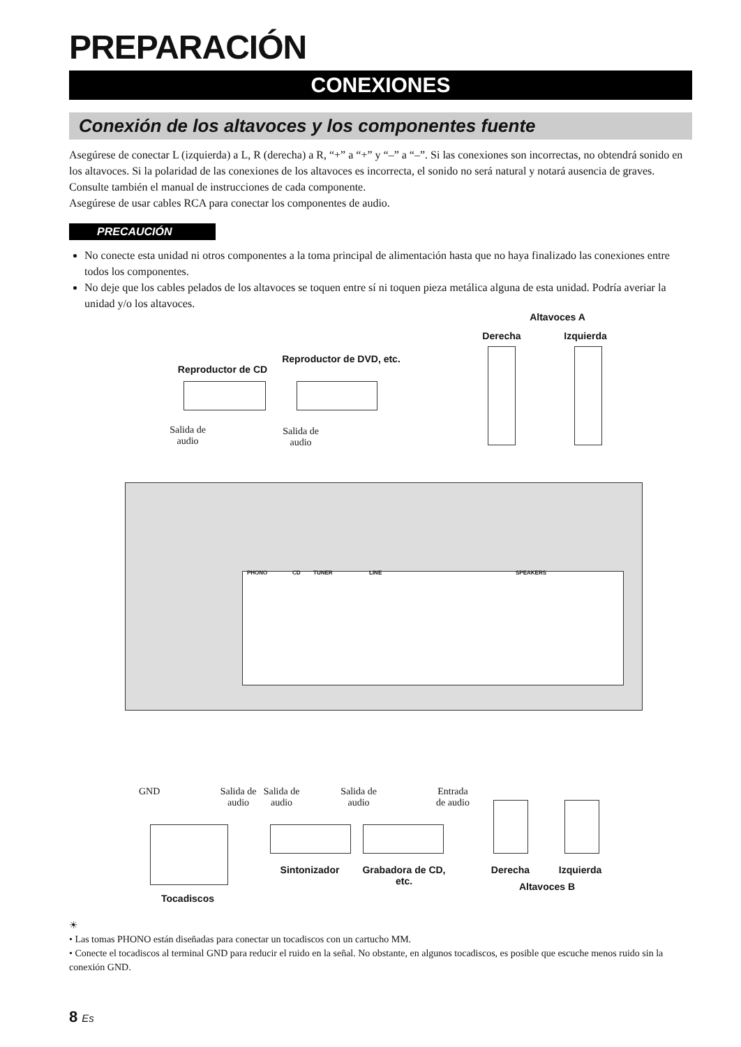PREPARACIÓN
CONEXIONES
Conexión de los altavoces y los componentes fuente
Asegúrese de conectar L (izquierda) a L, R (derecha) a R, “+” a “+” y “–” a “–”. Si las conexiones son incorrectas, no obtendrá sonido en los altavoces. Si la polaridad de las conexiones de los altavoces es incorrecta, el sonido no será natural y notará ausencia de graves. Consulte también el manual de instrucciones de cada componente.
Asegúrese de usar cables RCA para conectar los componentes de audio.
PRECAUCIÓN
No conecte esta unidad ni otros componentes a la toma principal de alimentación hasta que no haya finalizado las conexiones entre todos los componentes.
No deje que los cables pelados de los altavoces se toquen entre sí ni toquen pieza metálica alguna de esta unidad. Podría averiar la unidad y/o los altavoces.
Altavoces A
Derecha Izquierda
Reproductor de CD
Reproductor de DVD, etc.
Salida de audio
Salida de audio
PHONO CD TUNER LINE SPEAKERS
GND
Salida de audio
Salida de audio
Salida de audio
Entrada de audio
Sintonizador
Grabadora de CD, etc.
Derecha
Izquierda
Altavoces B
Tocadiscos
☀
• Las tomas PHONO están diseñadas para conectar un tocadiscos con un cartucho MM.
• Conecte el tocadiscos al terminal GND para reducir el ruido en la señal. No obstante, en algunos tocadiscos, es posible que escuche menos ruido sin la conexión GND.
8 Es